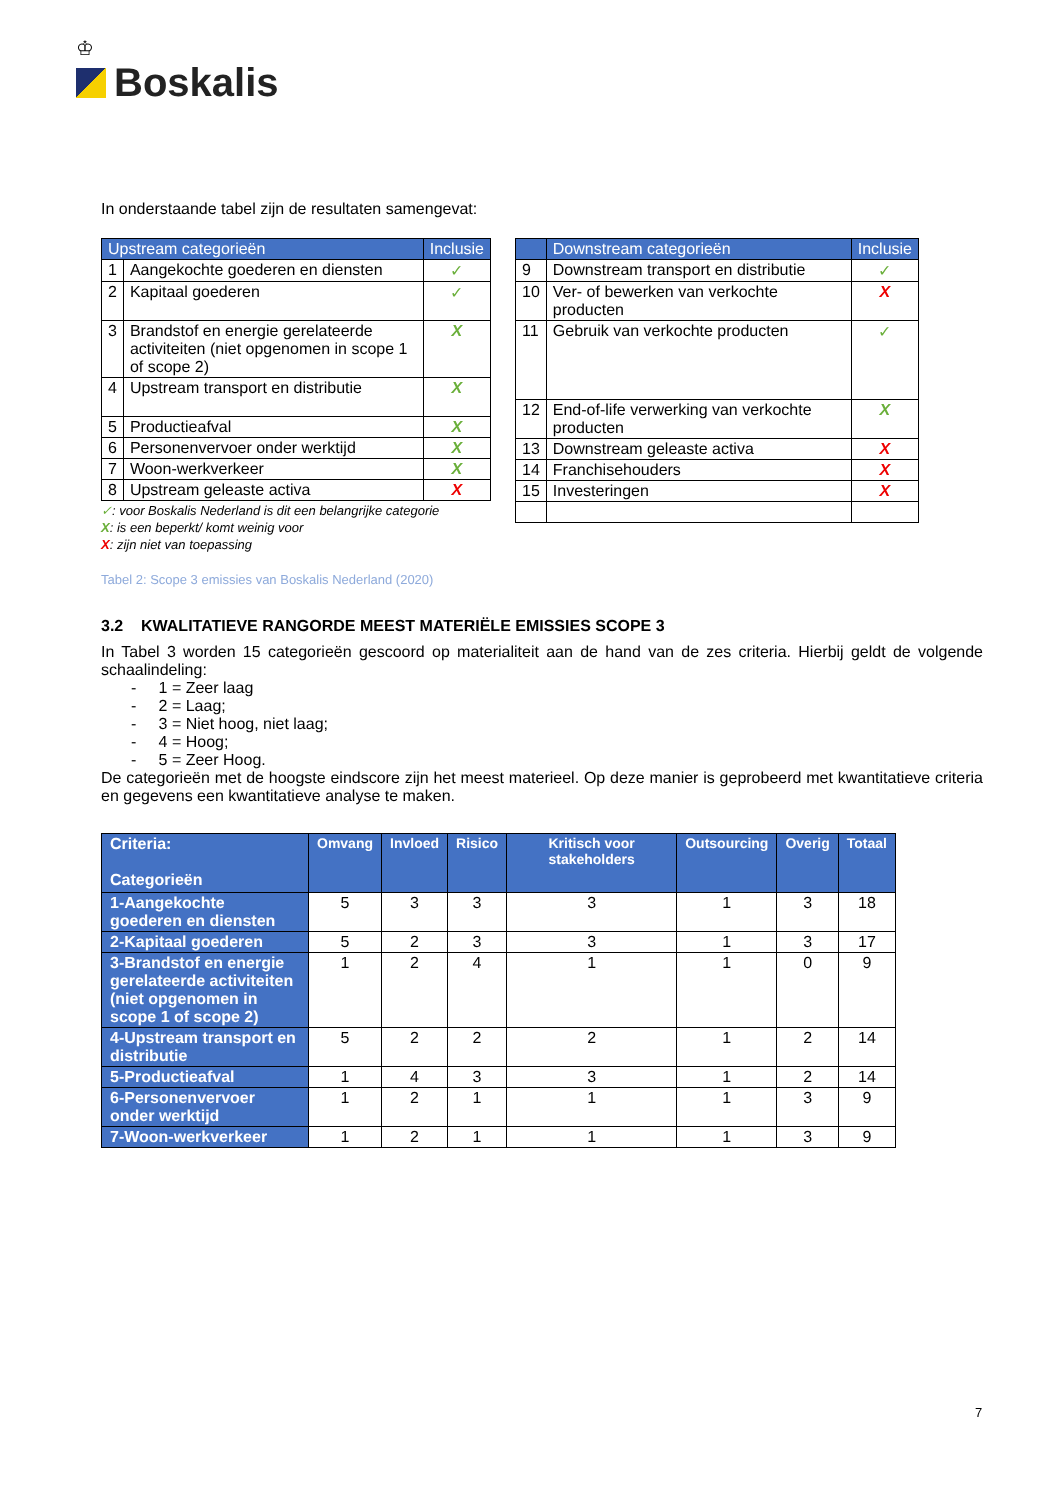♔
Boskalis
In onderstaande tabel zijn de resultaten samengevat:
| Upstream categorieën | | Inclusie |
| --- | --- | --- |
| 1 | Aangekochte goederen en diensten | ✓ |
| 2 | Kapitaal goederen | ✓ |
| 3 | Brandstof en energie gerelateerde activiteiten (niet opgenomen in scope 1 of scope 2) | X |
| 4 | Upstream transport en distributie | X |
| 5 | Productieafval | X |
| 6 | Personenvervoer onder werktijd | X |
| 7 | Woon-werkverkeer | X |
| 8 | Upstream geleaste activa | X |
✓: voor Boskalis Nederland is dit een belangrijke categorie
X: is een beperkt/ komt weinig voor
X: zijn niet van toepassing
| | Downstream categorieën | Inclusie |
| --- | --- | --- |
| 9 | Downstream transport en distributie | ✓ |
| 10 | Ver- of bewerken van verkochte producten | X |
| 11 | Gebruik van verkochte producten | ✓ |
| 12 | End-of-life verwerking van verkochte producten | X |
| 13 | Downstream geleaste activa | X |
| 14 | Franchisehouders | X |
| 15 | Investeringen | X |
Tabel 2: Scope 3 emissies van Boskalis Nederland (2020)
3.2 KWALITATIEVE RANGORDE MEEST MATERIËLE EMISSIES SCOPE 3
In Tabel 3 worden 15 categorieën gescoord op materialiteit aan de hand van de zes criteria. Hierbij geldt de volgende schaalindeling:
- 1 = Zeer laag
- 2 = Laag;
- 3 = Niet hoog, niet laag;
- 4 = Hoog;
- 5 = Zeer Hoog.
De categorieën met de hoogste eindscore zijn het meest materieel. Op deze manier is geprobeerd met kwantitatieve criteria en gegevens een kwantitatieve analyse te maken.
| Criteria: Categorieën | Omvang | Invloed | Risico | Kritisch voor stakeholders | Outsourcing | Overig | Totaal |
| --- | --- | --- | --- | --- | --- | --- | --- |
| 1-Aangekochte goederen en diensten | 5 | 3 | 3 | 3 | 1 | 3 | 18 |
| 2-Kapitaal goederen | 5 | 2 | 3 | 3 | 1 | 3 | 17 |
| 3-Brandstof en energie gerelateerde activiteiten (niet opgenomen in scope 1 of scope 2) | 1 | 2 | 4 | 1 | 1 | 0 | 9 |
| 4-Upstream transport en distributie | 5 | 2 | 2 | 2 | 1 | 2 | 14 |
| 5-Productieafval | 1 | 4 | 3 | 3 | 1 | 2 | 14 |
| 6-Personenvervoer onder werktijd | 1 | 2 | 1 | 1 | 1 | 3 | 9 |
| 7-Woon-werkverkeer | 1 | 2 | 1 | 1 | 1 | 3 | 9 |
7